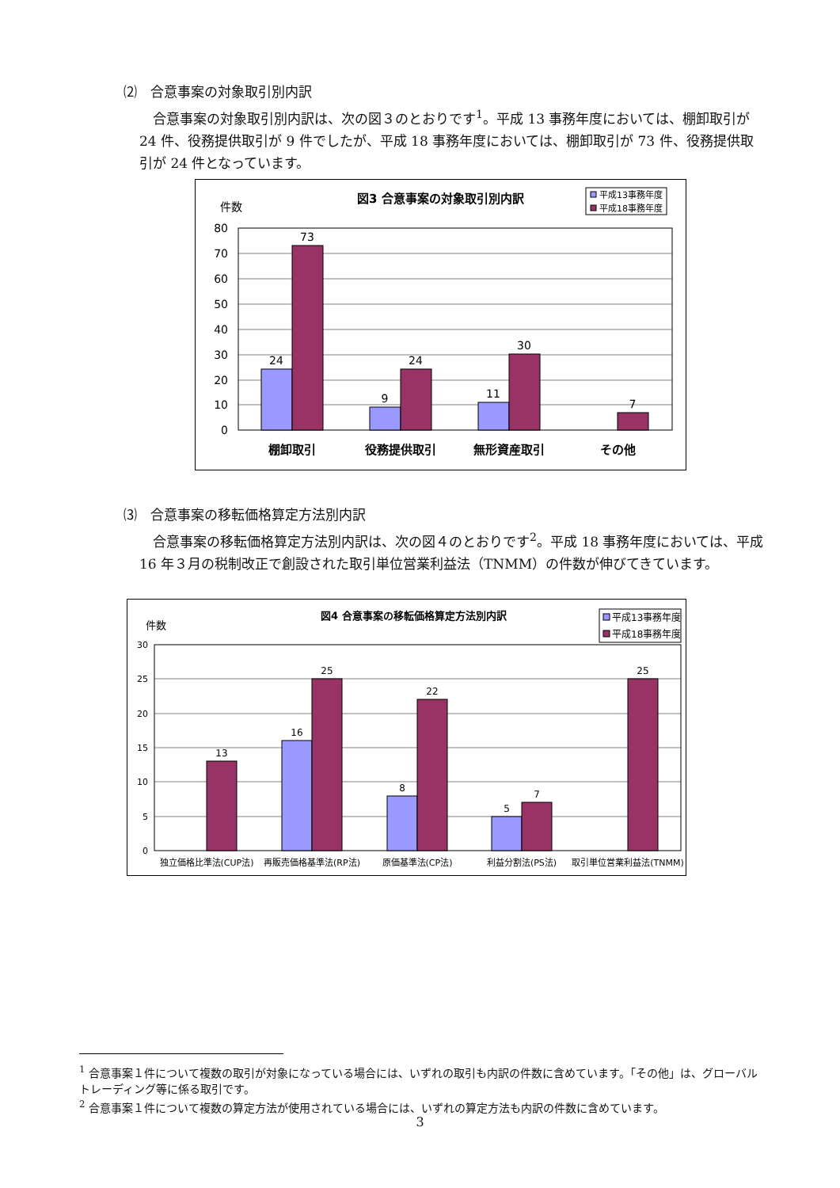⑵　合意事案の対象取引別内訳
　合意事案の対象取引別内訳は、次の図３のとおりです<sup>1</sup>。平成 13 事務年度においては、棚卸取引が 24 件、役務提供取引が 9 件でしたが、平成 18 事務年度においては、棚卸取引が 73 件、役務提供取引が 24 件となっています。
図3 合意事案の対象取引別内訳
件数
平成13事務年度
平成18事務年度
80
70
60
50
40
30
20
10
0
24
73
9
24
11
30
7
棚卸取引
役務提供取引
無形資産取引
その他
⑶　合意事案の移転価格算定方法別内訳
　合意事案の移転価格算定方法別内訳は、次の図４のとおりです<sup>2</sup>。平成 18 事務年度においては、平成 16 年３月の税制改正で創設された取引単位営業利益法（TNMM）の件数が伸びてきています。
図4 合意事案の移転価格算定方法別内訳
件数
平成13事務年度
平成18事務年度
30
25
20
15
10
5
0
13
16
25
8
22
5
7
25
独立価格比準法(CUP法)
再販売価格基準法(RP法)
原価基準法(CP法)
利益分割法(PS法)
取引単位営業利益法(TNMM)
<sup>1</sup> 合意事案１件について複数の取引が対象になっている場合には、いずれの取引も内訳の件数に含めています。「その他」は、グローバルトレーディング等に係る取引です。
<sup>2</sup> 合意事案１件について複数の算定方法が使用されている場合には、いずれの算定方法も内訳の件数に含めています。
3